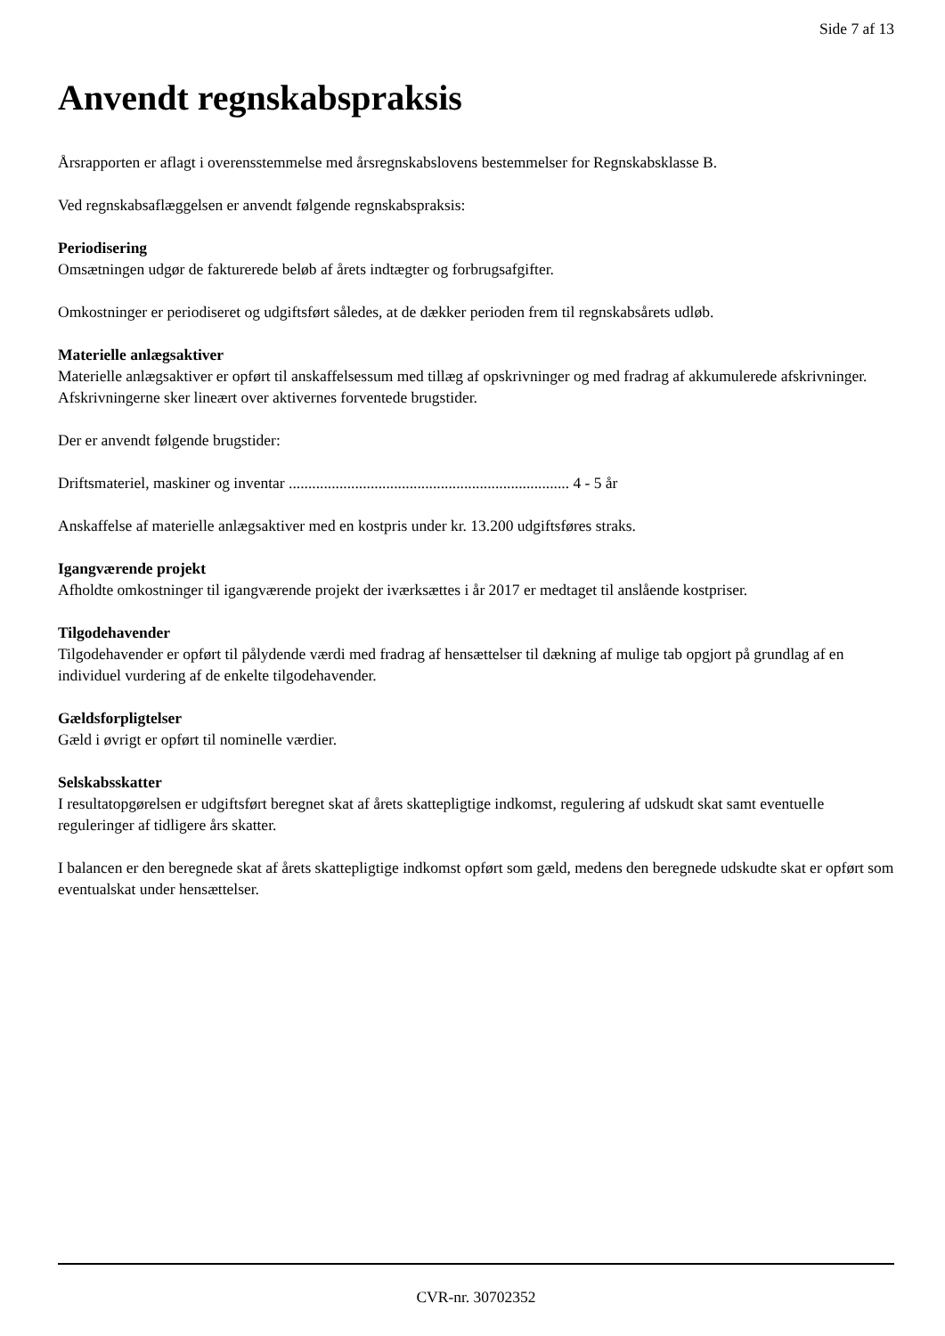Side 7 af 13
Anvendt regnskabspraksis
Årsrapporten er aflagt i overensstemmelse med årsregnskabslovens bestemmelser for Regnskabsklasse B.
Ved regnskabsaflæggelsen er anvendt følgende regnskabspraksis:
Periodisering
Omsætningen udgør de fakturerede beløb af årets indtægter og forbrugsafgifter.
Omkostninger er periodiseret og udgiftsført således, at de dækker perioden frem til regnskabsårets udløb.
Materielle anlægsaktiver
Materielle anlægsaktiver er opført til anskaffelsessum med tillæg af opskrivninger og med fradrag af akkumulerede afskrivninger. Afskrivningerne sker lineært over aktivernes forventede brugstider.
Der er anvendt følgende brugstider:
Driftsmateriel, maskiner og inventar ........................................................................ 4 - 5 år
Anskaffelse af materielle anlægsaktiver med en kostpris under kr. 13.200 udgiftsføres straks.
Igangværende projekt
Afholdte omkostninger til igangværende projekt der iværksættes i år 2017 er medtaget til anslående kostpriser.
Tilgodehavender
Tilgodehavender er opført til pålydende værdi med fradrag af hensættelser til dækning af mulige tab opgjort på grundlag af en individuel vurdering af de enkelte tilgodehavender.
Gældsforpligtelser
Gæld i øvrigt er opført til nominelle værdier.
Selskabsskatter
I resultatopgørelsen er udgiftsført beregnet skat af årets skattepligtige indkomst, regulering af udskudt skat samt eventuelle reguleringer af tidligere års skatter.
I balancen er den beregnede skat af årets skattepligtige indkomst opført som gæld, medens den beregnede udskudte skat er opført som eventualskat under hensættelser.
CVR-nr. 30702352